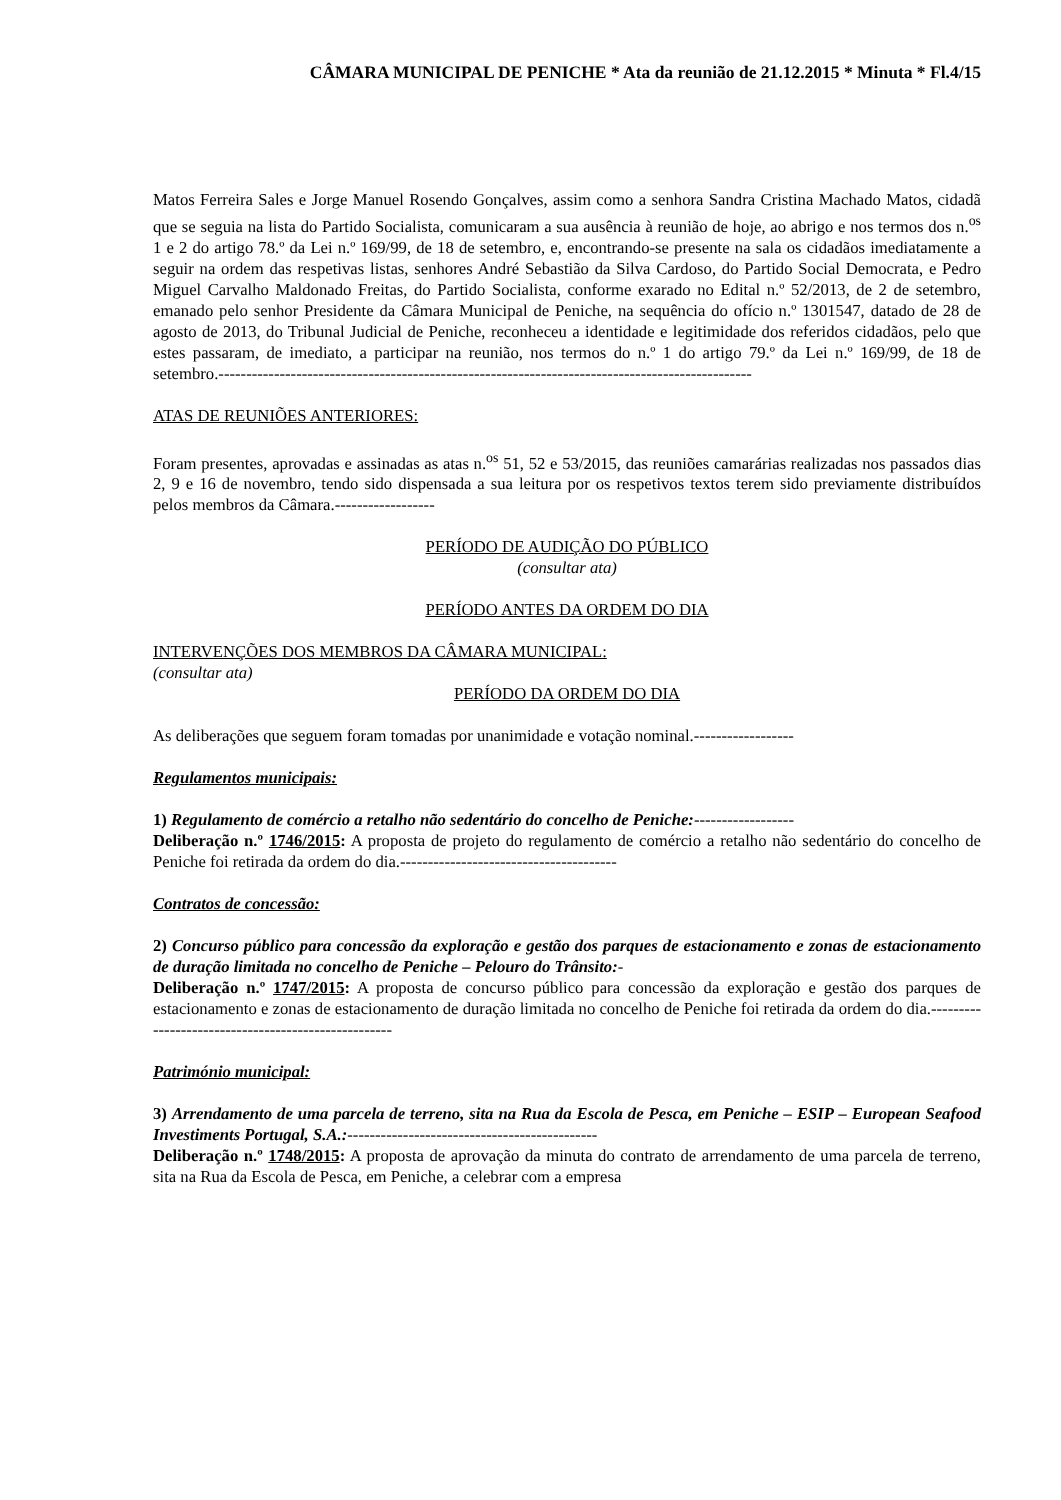CÂMARA MUNICIPAL DE PENICHE * Ata da reunião de 21.12.2015 * Minuta * Fl.4/15
Matos Ferreira Sales e Jorge Manuel Rosendo Gonçalves, assim como a senhora Sandra Cristina Machado Matos, cidadã que se seguia na lista do Partido Socialista, comunicaram a sua ausência à reunião de hoje, ao abrigo e nos termos dos n.<sup>os</sup> 1 e 2 do artigo 78.º da Lei n.º 169/99, de 18 de setembro, e, encontrando-se presente na sala os cidadãos imediatamente a seguir na ordem das respetivas listas, senhores André Sebastião da Silva Cardoso, do Partido Social Democrata, e Pedro Miguel Carvalho Maldonado Freitas, do Partido Socialista, conforme exarado no Edital n.º 52/2013, de 2 de setembro, emanado pelo senhor Presidente da Câmara Municipal de Peniche, na sequência do ofício n.º 1301547, datado de 28 de agosto de 2013, do Tribunal Judicial de Peniche, reconheceu a identidade e legitimidade dos referidos cidadãos, pelo que estes passaram, de imediato, a participar na reunião, nos termos do n.º 1 do artigo 79.º da Lei n.º 169/99, de 18 de setembro.------------------------------------------------------------------------------------------------
ATAS DE REUNIÕES ANTERIORES:
Foram presentes, aprovadas e assinadas as atas n.<sup>os</sup> 51, 52 e 53/2015, das reuniões camarárias realizadas nos passados dias 2, 9 e 16 de novembro, tendo sido dispensada a sua leitura por os respetivos textos terem sido previamente distribuídos pelos membros da Câmara.------------------
PERÍODO DE AUDIÇÃO DO PÚBLICO
(consultar ata)
PERÍODO ANTES DA ORDEM DO DIA
INTERVENÇÕES DOS MEMBROS DA CÂMARA MUNICIPAL:
(consultar ata)
PERÍODO DA ORDEM DO DIA
As deliberações que seguem foram tomadas por unanimidade e votação nominal.------------------
Regulamentos municipais:
1) Regulamento de comércio a retalho não sedentário do concelho de Peniche:------------------
Deliberação n.º 1746/2015: A proposta de projeto do regulamento de comércio a retalho não sedentário do concelho de Peniche foi retirada da ordem do dia.---------------------------------------
Contratos de concessão:
2) Concurso público para concessão da exploração e gestão dos parques de estacionamento e zonas de estacionamento de duração limitada no concelho de Peniche – Pelouro do Trânsito:-
Deliberação n.º 1747/2015: A proposta de concurso público para concessão da exploração e gestão dos parques de estacionamento e zonas de estacionamento de duração limitada no concelho de Peniche foi retirada da ordem do dia.----------------------------------------------------
Património municipal:
3) Arrendamento de uma parcela de terreno, sita na Rua da Escola de Pesca, em Peniche – ESIP – European Seafood Investiments Portugal, S.A.:---------------------------------------------
Deliberação n.º 1748/2015: A proposta de aprovação da minuta do contrato de arrendamento de uma parcela de terreno, sita na Rua da Escola de Pesca, em Peniche, a celebrar com a empresa